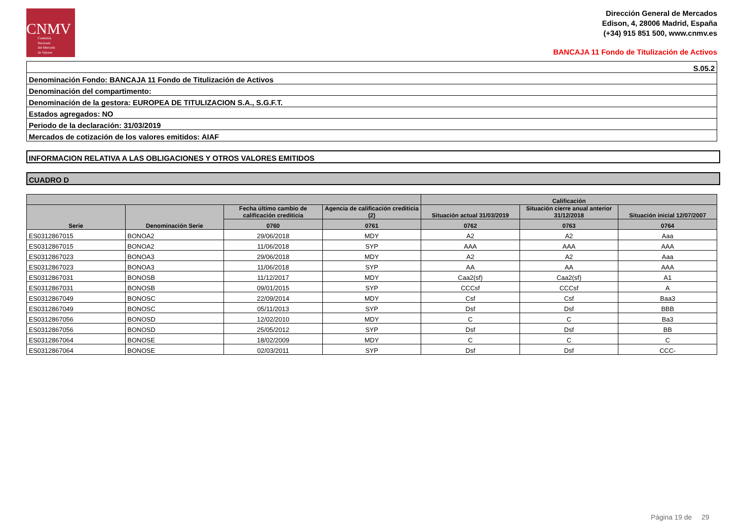CNMV
Comisión
Nacional
del Mercado
de Valores
Dirección General de Mercados
Edison, 4, 28006 Madrid, España
(+34) 915 851 500, www.cnmv.es
BANCAJA 11 Fondo de Titulización de Activos
| S.05.2 |
| Denominación Fondo: BANCAJA 11 Fondo de Titulización de Activos |
| Denominación del compartimento: |
| Denominación de la gestora: EUROPEA DE TITULIZACION S.A., S.G.F.T. |
| Estados agregados: NO |
| Periodo de la declaración: 31/03/2019 |
| Mercados de cotización de los valores emitidos: AIAF |
INFORMACION RELATIVA A LAS OBLIGACIONES Y OTROS VALORES EMITIDOS
CUADRO D
| | | | | Calificación | | |
| --- | --- | --- | --- | --- | --- | --- |
| Serie | Denominación Serie | Fecha último cambio de calificación crediticia | Agencia de calificación crediticia (2) | Situación actual 31/03/2019 | Situación cierre anual anterior 31/12/2018 | Situación inicial 12/07/2007 |
| | | 0760 | 0761 | 0762 | 0763 | 0764 |
| ES0312867015 | BONOA2 | 29/06/2018 | MDY | A2 | A2 | Aaa |
| ES0312867015 | BONOA2 | 11/06/2018 | SYP | AAA | AAA | AAA |
| ES0312867023 | BONOA3 | 29/06/2018 | MDY | A2 | A2 | Aaa |
| ES0312867023 | BONOA3 | 11/06/2018 | SYP | AA | AA | AAA |
| ES0312867031 | BONOSB | 11/12/2017 | MDY | Caa2(sf) | Caa2(sf) | A1 |
| ES0312867031 | BONOSB | 09/01/2015 | SYP | CCCsf | CCCsf | A |
| ES0312867049 | BONOSC | 22/09/2014 | MDY | Csf | Csf | Baa3 |
| ES0312867049 | BONOSC | 05/11/2013 | SYP | Dsf | Dsf | BBB |
| ES0312867056 | BONOSD | 12/02/2010 | MDY | C | C | Ba3 |
| ES0312867056 | BONOSD | 25/05/2012 | SYP | Dsf | Dsf | BB |
| ES0312867064 | BONOSE | 18/02/2009 | MDY | C | C | C |
| ES0312867064 | BONOSE | 02/03/2011 | SYP | Dsf | Dsf | CCC- |
Página 19 de 29